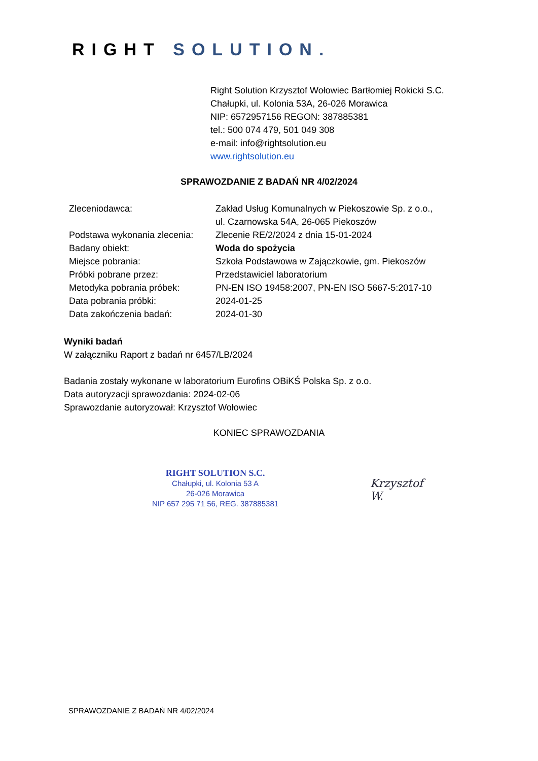RIGHT SOLUTION.
Right Solution Krzysztof Wołowiec Bartłomiej Rokicki S.C.
Chałupki, ul. Kolonia 53A, 26-026 Morawica
NIP: 6572957156 REGON: 387885381
tel.: 500 074 479, 501 049 308
e-mail: info@rightsolution.eu
www.rightsolution.eu
SPRAWOZDANIE Z BADAŃ NR 4/02/2024
| Zleceniodawca: | Zakład Usług Komunalnych w Piekoszowie Sp. z o.o., ul. Czarnowska 54A, 26-065 Piekoszów |
| Podstawa wykonania zlecenia: | Zlecenie RE/2/2024 z dnia 15-01-2024 |
| Badany obiekt: | Woda do spożycia |
| Miejsce pobrania: | Szkoła Podstawowa w Zajączkowie, gm. Piekoszów |
| Próbki pobrane przez: | Przedstawiciel laboratorium |
| Metodyka pobrania próbek: | PN-EN ISO 19458:2007, PN-EN ISO 5667-5:2017-10 |
| Data pobrania próbki: | 2024-01-25 |
| Data zakończenia badań: | 2024-01-30 |
Wyniki badań
W załączniku Raport z badań nr 6457/LB/2024
Badania zostały wykonane w laboratorium Eurofins OBiKŚ Polska Sp. z o.o.
Data autoryzacji sprawozdania: 2024-02-06
Sprawozdanie autoryzował: Krzysztof Wołowiec
KONIEC SPRAWOZDANIA
RIGHT SOLUTION S.C.
Chałupki, ul. Kolonia 53 A
26-026 Morawica
NIP 657 295 71 56, REG. 387885381
Krzysztof
W.
SPRAWOZDANIE Z BADAŃ NR 4/02/2024